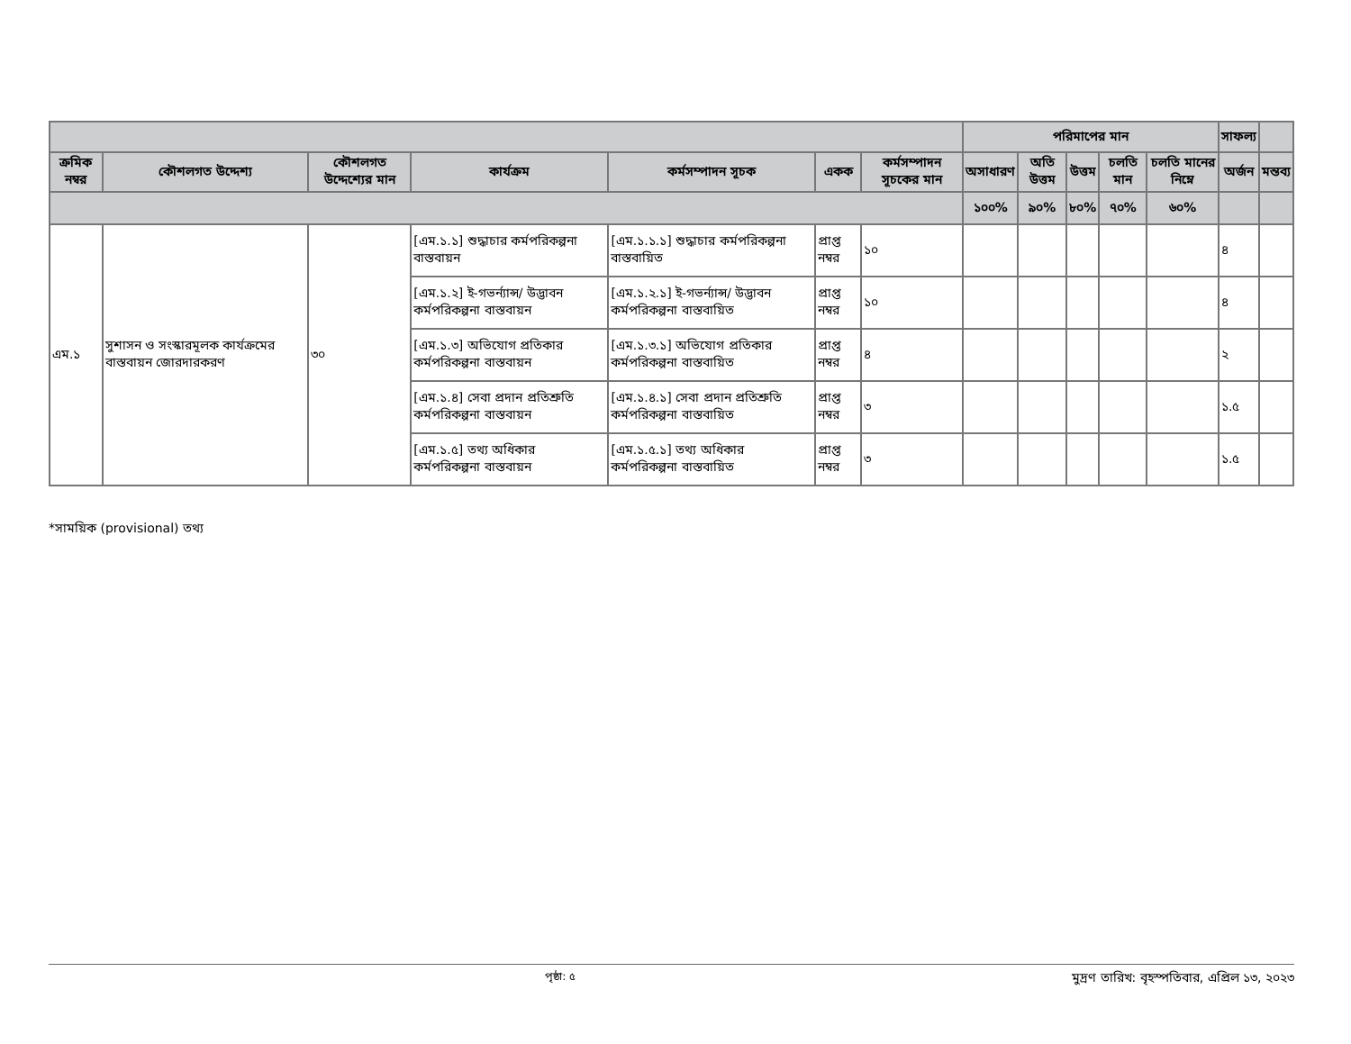| | | | | | | | পরিমাপের মান | | | | | সাফল্য | |
| --- | --- | --- | --- | --- | --- | --- | --- | --- | --- | --- | --- | --- | --- |
| ক্রমিক নম্বর | কৌশলগত উদ্দেশ্য | কৌশলগত উদ্দেশ্যের মান | কার্যক্রম | কর্মসম্পাদন সূচক | একক | কর্মসম্পাদন সূচকের মান | অসাধারণ | অতি উত্তম | উত্তম | চলতি মান | চলতি মানের নিম্নে | অর্জন | মন্তব্য |
| | | | | | | | ১০০% | ৯০% | ৮০% | ৭০% | ৬০% | | |
| এম.১ | সুশাসন ও সংস্কারমূলক কার্যক্রমের বাস্তবায়ন জোরদারকরণ | ৩০ | [এম.১.১] শুদ্ধাচার কর্মপরিকল্পনা বাস্তবায়ন | [এম.১.১.১] শুদ্ধাচার কর্মপরিকল্পনা বাস্তবায়িত | প্রাপ্ত নম্বর | ১০ | | | | | | ৪ | |
| | | | [এম.১.২] ই-গভর্ন্যান্স/ উদ্ভাবন কর্মপরিকল্পনা বাস্তবায়ন | [এম.১.২.১] ই-গভর্ন্যান্স/ উদ্ভাবন কর্মপরিকল্পনা বাস্তবায়িত | প্রাপ্ত নম্বর | ১০ | | | | | | ৪ | |
| | | | [এম.১.৩] অভিযোগ প্রতিকার কর্মপরিকল্পনা বাস্তবায়ন | [এম.১.৩.১] অভিযোগ প্রতিকার কর্মপরিকল্পনা বাস্তবায়িত | প্রাপ্ত নম্বর | ৪ | | | | | | ২ | |
| | | | [এম.১.৪] সেবা প্রদান প্রতিশ্রুতি কর্মপরিকল্পনা বাস্তবায়ন | [এম.১.৪.১] সেবা প্রদান প্রতিশ্রুতি কর্মপরিকল্পনা বাস্তবায়িত | প্রাপ্ত নম্বর | ৩ | | | | | | ১.৫ | |
| | | | [এম.১.৫] তথ্য অধিকার কর্মপরিকল্পনা বাস্তবায়ন | [এম.১.৫.১] তথ্য অধিকার কর্মপরিকল্পনা বাস্তবায়িত | প্রাপ্ত নম্বর | ৩ | | | | | | ১.৫ | |
*সাময়িক (provisional) তথ্য
পৃষ্ঠা: ৫ মুদ্রণ তারিখ: বৃহস্পতিবার, এপ্রিল ১৩, ২০২৩